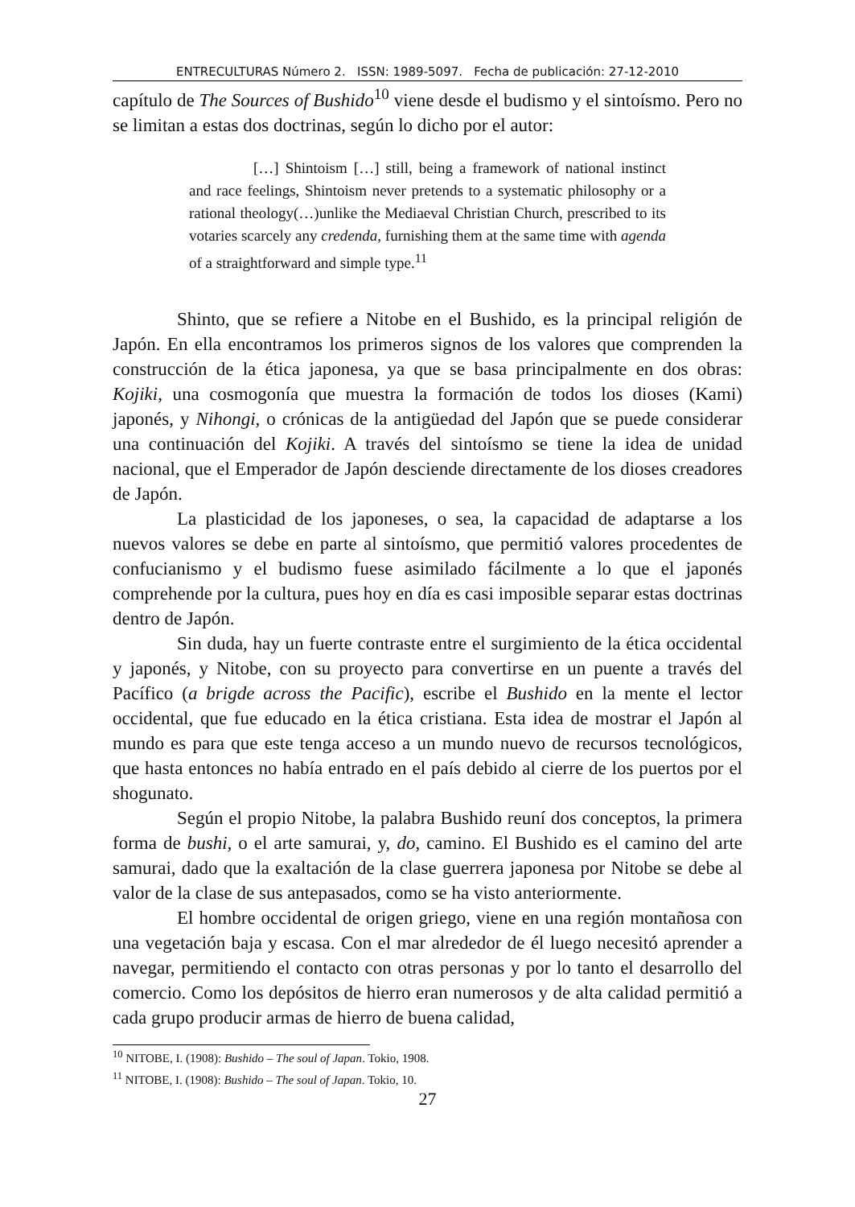ENTRECULTURAS Número 2. ISSN: 1989-5097. Fecha de publicación: 27-12-2010
capítulo de The Sources of Bushido<sup>10</sup> viene desde el budismo y el sintoísmo. Pero no se limitan a estas dos doctrinas, según lo dicho por el autor:
[…] Shintoism […] still, being a framework of national instinct and race feelings, Shintoism never pretends to a systematic philosophy or a rational theology(…)unlike the Mediaeval Christian Church, prescribed to its votaries scarcely any credenda, furnishing them at the same time with agenda of a straightforward and simple type.<sup>11</sup>
Shinto, que se refiere a Nitobe en el Bushido, es la principal religión de Japón. En ella encontramos los primeros signos de los valores que comprenden la construcción de la ética japonesa, ya que se basa principalmente en dos obras: Kojiki, una cosmogonía que muestra la formación de todos los dioses (Kami) japonés, y Nihongi, o crónicas de la antigüedad del Japón que se puede considerar una continuación del Kojiki. A través del sintoísmo se tiene la idea de unidad nacional, que el Emperador de Japón desciende directamente de los dioses creadores de Japón.
La plasticidad de los japoneses, o sea, la capacidad de adaptarse a los nuevos valores se debe en parte al sintoísmo, que permitió valores procedentes de confucianismo y el budismo fuese asimilado fácilmente a lo que el japonés comprehende por la cultura, pues hoy en día es casi imposible separar estas doctrinas dentro de Japón.
Sin duda, hay un fuerte contraste entre el surgimiento de la ética occidental y japonés, y Nitobe, con su proyecto para convertirse en un puente a través del Pacífico (a brigde across the Pacific), escribe el Bushido en la mente el lector occidental, que fue educado en la ética cristiana. Esta idea de mostrar el Japón al mundo es para que este tenga acceso a un mundo nuevo de recursos tecnológicos, que hasta entonces no había entrado en el país debido al cierre de los puertos por el shogunato.
Según el propio Nitobe, la palabra Bushido reuní dos conceptos, la primera forma de bushi, o el arte samurai, y, do, camino. El Bushido es el camino del arte samurai, dado que la exaltación de la clase guerrera japonesa por Nitobe se debe al valor de la clase de sus antepasados, como se ha visto anteriormente.
El hombre occidental de origen griego, viene en una región montañosa con una vegetación baja y escasa. Con el mar alrededor de él luego necesitó aprender a navegar, permitiendo el contacto con otras personas y por lo tanto el desarrollo del comercio. Como los depósitos de hierro eran numerosos y de alta calidad permitió a cada grupo producir armas de hierro de buena calidad,
<sup>10</sup> NITOBE, I. (1908): Bushido – The soul of Japan. Tokio, 1908.
<sup>11</sup> NITOBE, I. (1908): Bushido – The soul of Japan. Tokio, 10.
27